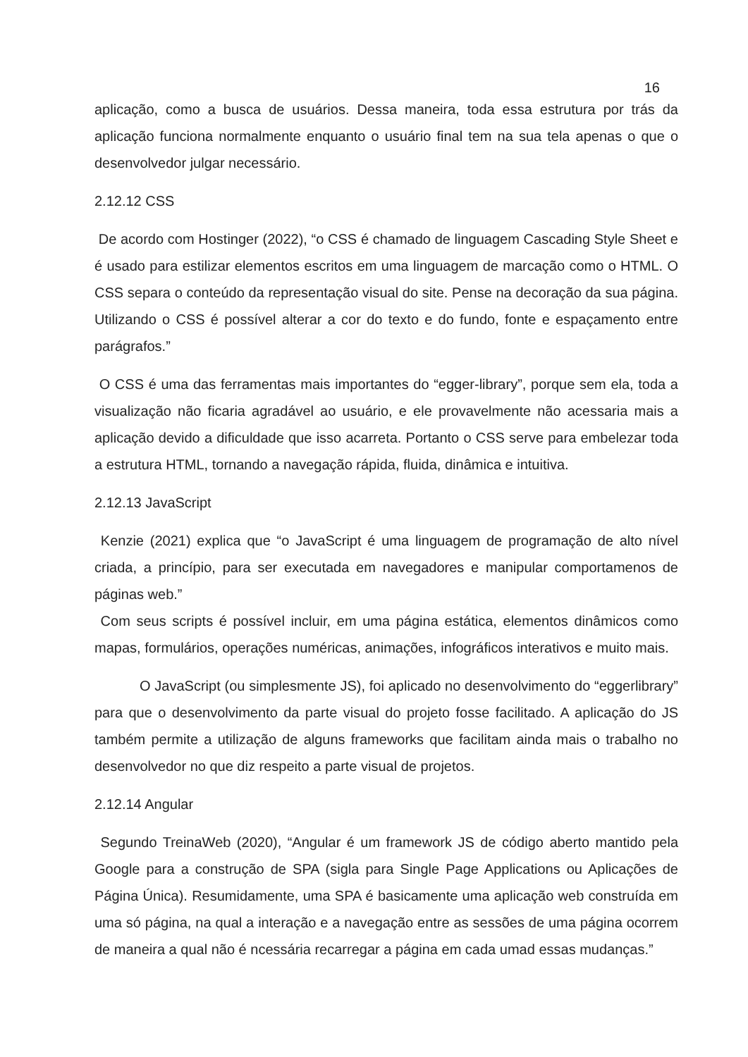16
aplicação, como a busca de usuários. Dessa maneira, toda essa estrutura por trás da aplicação funciona normalmente enquanto o usuário final tem na sua tela apenas o que o desenvolvedor julgar necessário.
2.12.12 CSS
De acordo com Hostinger (2022), “o CSS é chamado de linguagem Cascading Style Sheet e é usado para estilizar elementos escritos em uma linguagem de marcação como o HTML. O CSS separa o conteúdo da representação visual do site. Pense na decoração da sua página. Utilizando o CSS é possível alterar a cor do texto e do fundo, fonte e espaçamento entre parágrafos.”
O CSS é uma das ferramentas mais importantes do “egger-library”, porque sem ela, toda a visualização não ficaria agradável ao usuário, e ele provavelmente não acessaria mais a aplicação devido a dificuldade que isso acarreta. Portanto o CSS serve para embelezar toda a estrutura HTML, tornando a navegação rápida, fluida, dinâmica e intuitiva.
2.12.13 JavaScript
Kenzie (2021) explica que “o JavaScript é uma linguagem de programação de alto nível criada, a princípio, para ser executada em navegadores e manipular comportamenos de páginas web.”
Com seus scripts é possível incluir, em uma página estática, elementos dinâmicos como mapas, formulários, operações numéricas, animações, infográficos interativos e muito mais.
O JavaScript (ou simplesmente JS), foi aplicado no desenvolvimento do “eggerlibrary” para que o desenvolvimento da parte visual do projeto fosse facilitado. A aplicação do JS também permite a utilização de alguns frameworks que facilitam ainda mais o trabalho no desenvolvedor no que diz respeito a parte visual de projetos.
2.12.14 Angular
Segundo TreinaWeb (2020), “Angular é um framework JS de código aberto mantido pela Google para a construção de SPA (sigla para Single Page Applications ou Aplicações de Página Única). Resumidamente, uma SPA é basicamente uma aplicação web construída em uma só página, na qual a interação e a navegação entre as sessões de uma página ocorrem de maneira a qual não é ncessária recarregar a página em cada umad essas mudanças.”